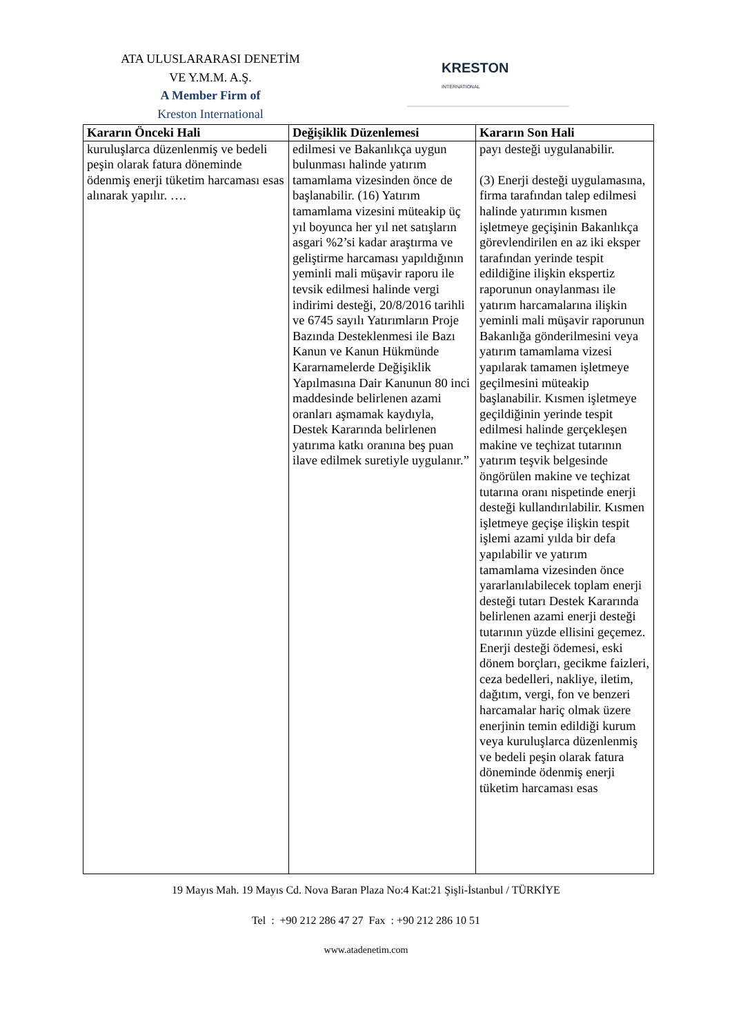ATA ULUSLARARASI DENETİM
VE Y.M.M. A.Ş.
A Member Firm of
Kreston International
KRESTON
INTERNATIONAL
| Kararın Önceki Hali | Değişiklik Düzenlemesi | Kararın Son Hali |
| --- | --- | --- |
| kuruluşlarca düzenlenmiş ve bedeli peşin olarak fatura döneminde ödenmiş enerji tüketim harcaması esas alınarak yapılır. …. | edilmesi ve Bakanlıkça uygun bulunması halinde yatırım tamamlama vizesinden önce de başlanabilir. (16) Yatırım tamamlama vizesini müteakip üç yıl boyunca her yıl net satışların asgari %2’si kadar araştırma ve geliştirme harcaması yapıldığının yeminli mali müşavir raporu ile tevsik edilmesi halinde vergi indirimi desteği, 20/8/2016 tarihli ve 6745 sayılı Yatırımların Proje Bazında Desteklenmesi ile Bazı Kanun ve Kanun Hükmünde Kararnamelerde Değişiklik Yapılmasına Dair Kanunun 80 inci maddesinde belirlenen azami oranları aşmamak kaydıyla, Destek Kararında belirlenen yatırıma katkı oranına beş puan ilave edilmek suretiyle uygulanır.” | payı desteği uygulanabilir. (3) Enerji desteği uygulamasına, firma tarafından talep edilmesi halinde yatırımın kısmen işletmeye geçişinin Bakanlıkça görevlendirilen en az iki eksper tarafından yerinde tespit edildiğine ilişkin ekspertiz raporunun onaylanması ile yatırım harcamalarına ilişkin yeminli mali müşavir raporunun Bakanlığa gönderilmesini veya yatırım tamamlama vizesi yapılarak tamamen işletmeye geçilmesini müteakip başlanabilir. Kısmen işletmeye geçildiğinin yerinde tespit edilmesi halinde gerçekleşen makine ve teçhizat tutarının yatırım teşvik belgesinde öngörülen makine ve teçhizat tutarına oranı nispetinde enerji desteği kullandırılabilir. Kısmen işletmeye geçişe ilişkin tespit işlemi azami yılda bir defa yapılabilir ve yatırım tamamlama vizesinden önce yararlanılabilecek toplam enerji desteği tutarı Destek Kararında belirlenen azami enerji desteği tutarının yüzde ellisini geçemez. Enerji desteği ödemesi, eski dönem borçları, gecikme faizleri, ceza bedelleri, nakliye, iletim, dağıtım, vergi, fon ve benzeri harcamalar hariç olmak üzere enerjinin temin edildiği kurum veya kuruluşlarca düzenlenmiş ve bedeli peşin olarak fatura döneminde ödenmiş enerji tüketim harcaması esas |
19 Mayıs Mah. 19 Mayıs Cd. Nova Baran Plaza No:4 Kat:21 Şişli-İstanbul / TÜRKİYE
Tel : +90 212 286 47 27 Fax : +90 212 286 10 51
www.atadenetim.com